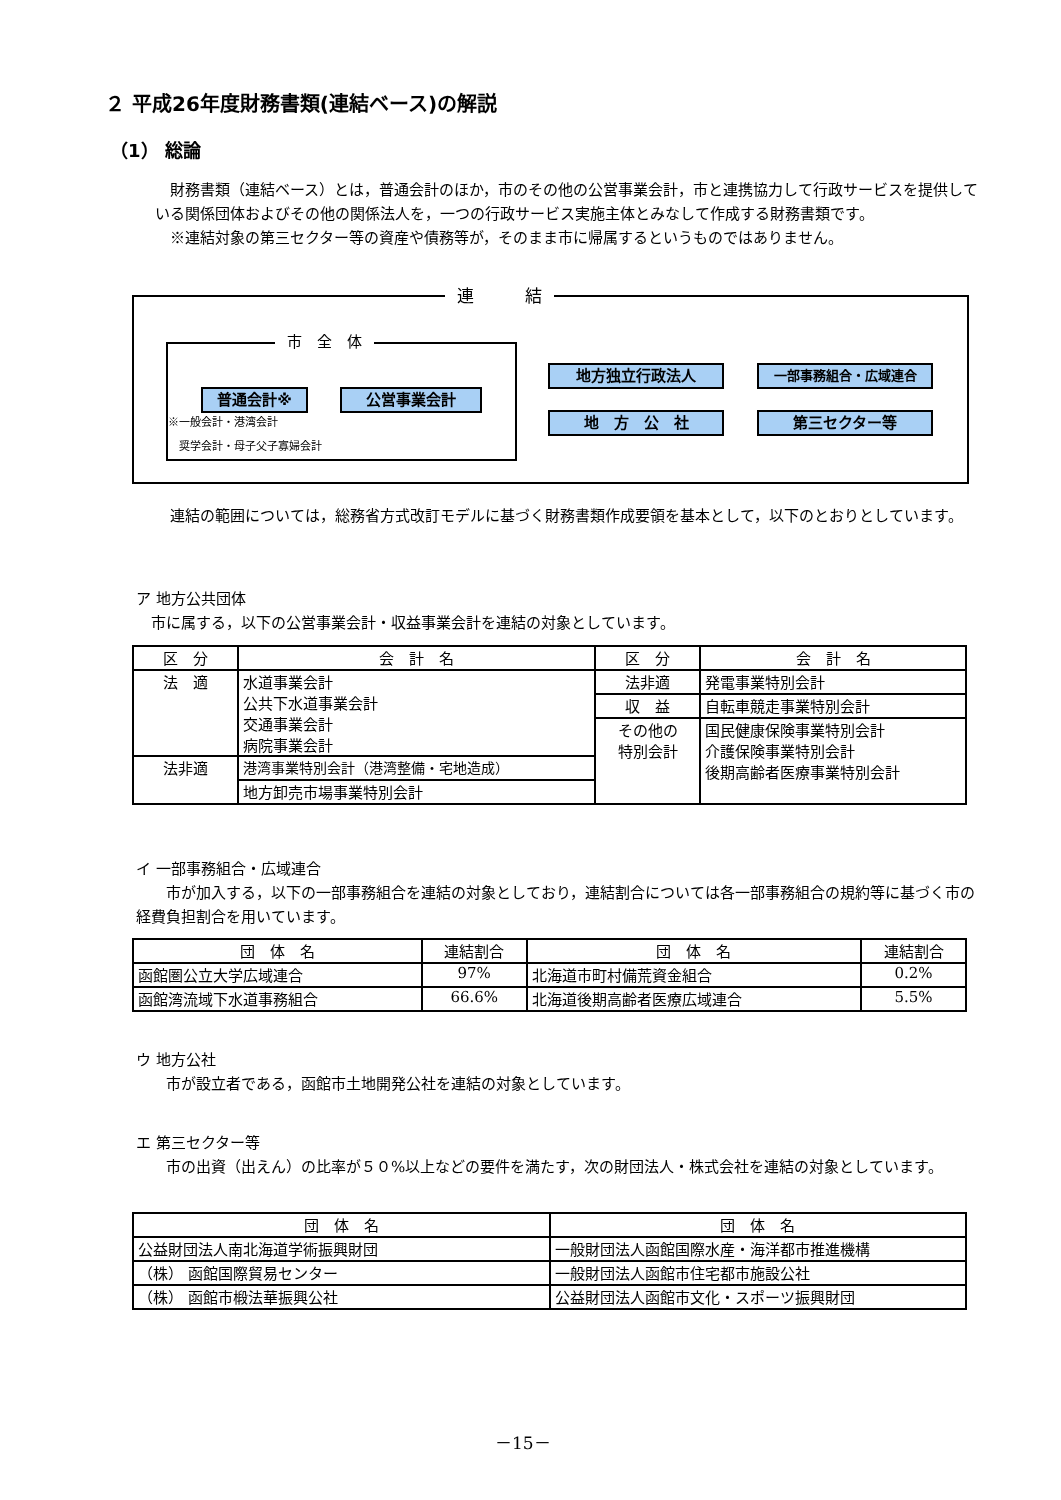２ 平成26年度財務書類(連結ベース)の解説
（1） 総論
　財務書類（連結ベース）とは，普通会計のほか，市のその他の公営事業会計，市と連携協力して行政サービスを提供している関係団体およびその他の関係法人を，一つの行政サービス実施主体とみなして作成する財務書類です。
　※連結対象の第三セクター等の資産や債務等が，そのまま市に帰属するというものではありません。
連　　　結
市　全　体
普通会計※ 公営事業会計
※一般会計・港湾会計
　奨学会計・母子父子寡婦会計
地方独立行政法人 一部事務組合・広域連合
地　方　公　社 第三セクター等
　連結の範囲については，総務省方式改訂モデルに基づく財務書類作成要領を基本として，以下のとおりとしています。
ア 地方公共団体
　市に属する，以下の公営事業会計・収益事業会計を連結の対象としています。
| 区 分 | 会 計 名 | 区 分 | 会 計 名 |
| --- | --- | --- | --- |
| 法 適 | 水道事業会計 公共下水道事業会計 交通事業会計 病院事業会計 | 法非適 | 発電事業特別会計 |
| | | 収 益 | 自転車競走事業特別会計 |
| | | その他の 特別会計 | 国民健康保険事業特別会計 介護保険事業特別会計 後期高齢者医療事業特別会計 |
| 法非適 | 港湾事業特別会計（港湾整備・宅地造成） | | |
| | 地方卸売市場事業特別会計 | | |
イ 一部事務組合・広域連合
　　市が加入する，以下の一部事務組合を連結の対象としており，連結割合については各一部事務組合の規約等に基づく市の経費負担割合を用いています。
| 団 体 名 | 連結割合 | 団 体 名 | 連結割合 |
| --- | --- | --- | --- |
| 函館圏公立大学広域連合 | 97% | 北海道市町村備荒資金組合 | 0.2% |
| 函館湾流域下水道事務組合 | 66.6% | 北海道後期高齢者医療広域連合 | 5.5% |
ウ 地方公社
　　市が設立者である，函館市土地開発公社を連結の対象としています。
エ 第三セクター等
　　市の出資（出えん）の比率が５０%以上などの要件を満たす，次の財団法人・株式会社を連結の対象としています。
| 団 体 名 | 団 体 名 |
| --- | --- |
| 公益財団法人南北海道学術振興財団 | 一般財団法人函館国際水産・海洋都市推進機構 |
| （株） 函館国際貿易センター | 一般財団法人函館市住宅都市施設公社 |
| （株） 函館市椴法華振興公社 | 公益財団法人函館市文化・スポーツ振興財団 |
－15－